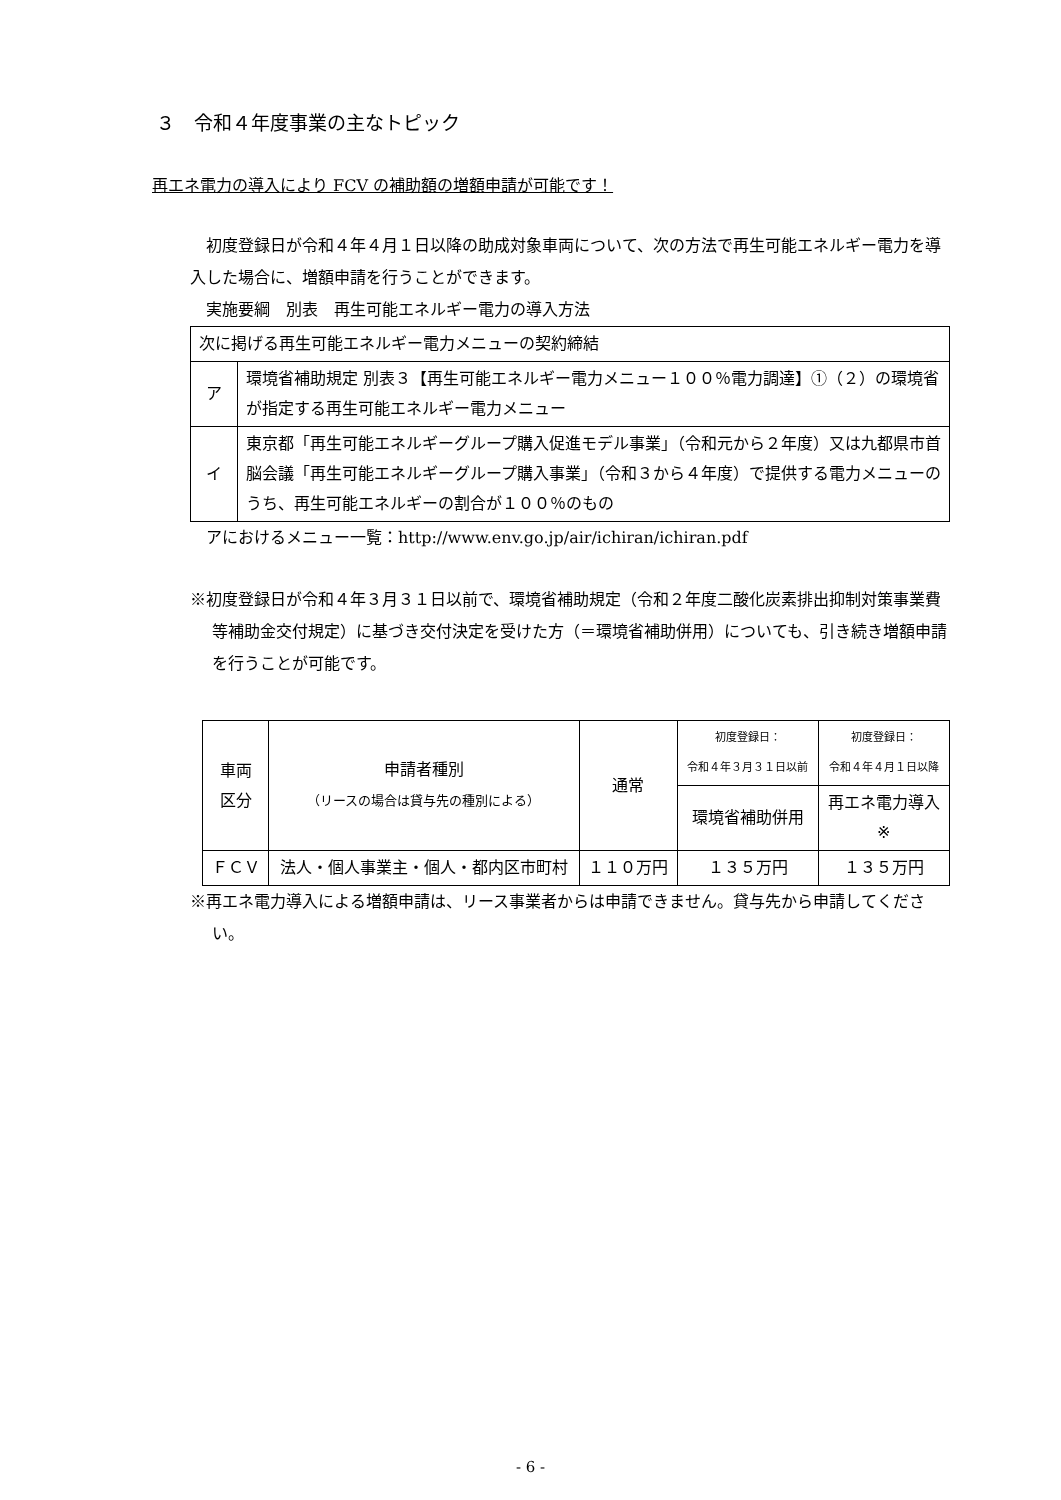３　令和４年度事業の主なトピック
再エネ電力の導入により FCV の補助額の増額申請が可能です！
　初度登録日が令和４年４月１日以降の助成対象車両について、次の方法で再生可能エネルギー電力を導入した場合に、増額申請を行うことができます。
　実施要綱　別表　再生可能エネルギー電力の導入方法
| 次に掲げる再生可能エネルギー電力メニューの契約締結 | |
| ア | 環境省補助規定 別表３【再生可能エネルギー電力メニュー１００％電力調達】①（２）の環境省が指定する再生可能エネルギー電力メニュー |
| イ | 東京都「再生可能エネルギーグループ購入促進モデル事業」（令和元から２年度）又は九都県市首脳会議「再生可能エネルギーグループ購入事業」（令和３から４年度）で提供する電力メニューのうち、再生可能エネルギーの割合が１００％のもの |
　アにおけるメニュー一覧：http://www.env.go.jp/air/ichiran/ichiran.pdf
※初度登録日が令和４年３月３１日以前で、環境省補助規定（令和２年度二酸化炭素排出抑制対策事業費等補助金交付規定）に基づき交付決定を受けた方（＝環境省補助併用）についても、引き続き増額申請を行うことが可能です。
| 車両 区分 | 申請者種別 （リースの場合は貸与先の種別による） | 通常 | 初度登録日： 令和４年３月３１日以前 | 初度登録日： 令和４年４月１日以降 |
| | | | 環境省補助併用 | 再エネ電力導入 ※ |
| ＦＣＶ | 法人・個人事業主・個人・都内区市町村 | １１０万円 | １３５万円 | １３５万円 |
※再エネ電力導入による増額申請は、リース事業者からは申請できません。貸与先から申請してください。
- 6 -